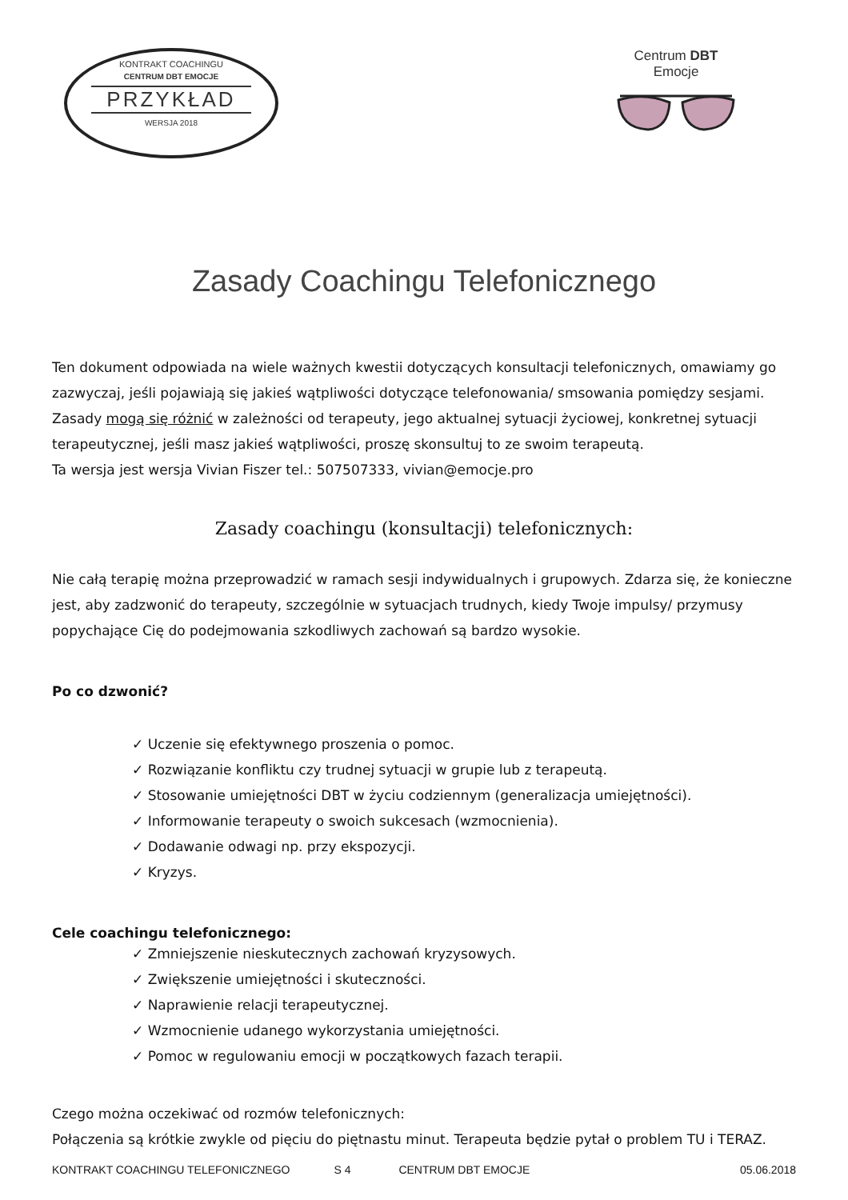KONTRAKT COACHINGU
CENTRUM DBT EMOCJE
PRZYKŁAD
WERSJA 2018
Centrum DBT Emocje
Zasady Coachingu Telefonicznego
Ten dokument odpowiada na wiele ważnych kwestii dotyczących konsultacji telefonicznych, omawiamy go zazwyczaj, jeśli pojawiają się jakieś wątpliwości dotyczące telefonowania/ smsowania pomiędzy sesjami.
Zasady mogą się różnić w zależności od terapeuty, jego aktualnej sytuacji życiowej, konkretnej sytuacji terapeutycznej, jeśli masz jakieś wątpliwości, proszę skonsultuj to ze swoim terapeutą.
Ta wersja jest wersja Vivian Fiszer tel.: 507507333, vivian@emocje.pro
Zasady coachingu (konsultacji) telefonicznych:
Nie całą terapię można przeprowadzić w ramach sesji indywidualnych i grupowych. Zdarza się, że konieczne jest, aby zadzwonić do terapeuty, szczególnie w sytuacjach trudnych, kiedy Twoje impulsy/ przymusy popychające Cię do podejmowania szkodliwych zachowań są bardzo wysokie.
Po co dzwonić?
✓ Uczenie się efektywnego proszenia o pomoc.
✓ Rozwiązanie konfliktu czy trudnej sytuacji w grupie lub z terapeutą.
✓ Stosowanie umiejętności DBT w życiu codziennym (generalizacja umiejętności).
✓ Informowanie terapeuty o swoich sukcesach (wzmocnienia).
✓ Dodawanie odwagi np. przy ekspozycji.
✓ Kryzys.
Cele coachingu telefonicznego:
✓ Zmniejszenie nieskutecznych zachowań kryzysowych.
✓ Zwiększenie umiejętności i skuteczności.
✓ Naprawienie relacji terapeutycznej.
✓ Wzmocnienie udanego wykorzystania umiejętności.
✓ Pomoc w regulowaniu emocji w początkowych fazach terapii.
Czego można oczekiwać od rozmów telefonicznych:
Połączenia są krótkie zwykle od pięciu do piętnastu minut. Terapeuta będzie pytał o problem TU i TERAZ.
KONTRAKT COACHINGU TELEFONICZNEGO S 4 CENTRUM DBT EMOCJE 05.06.2018